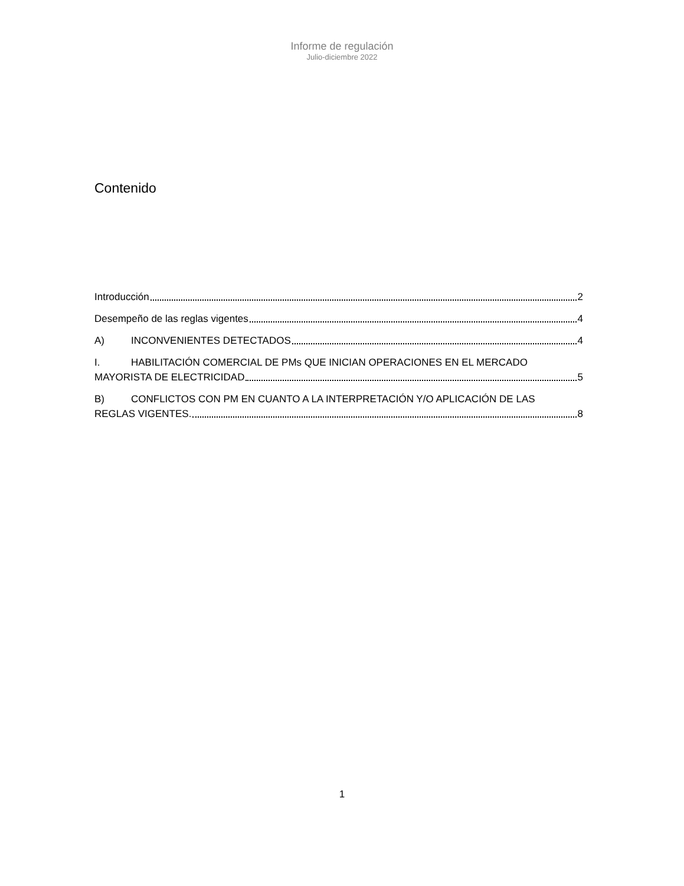Informe de regulación
Julio-diciembre 2022
Contenido
Introducción 2
Desempeño de las reglas vigentes 4
A) INCONVENIENTES DETECTADOS 4
I. HABILITACIÓN COMERCIAL DE PMs QUE INICIAN OPERACIONES EN EL MERCADO
MAYORISTA DE ELECTRICIDAD 5
B) CONFLICTOS CON PM EN CUANTO A LA INTERPRETACIÓN Y/O APLICACIÓN DE LAS
REGLAS VIGENTES. 8
1